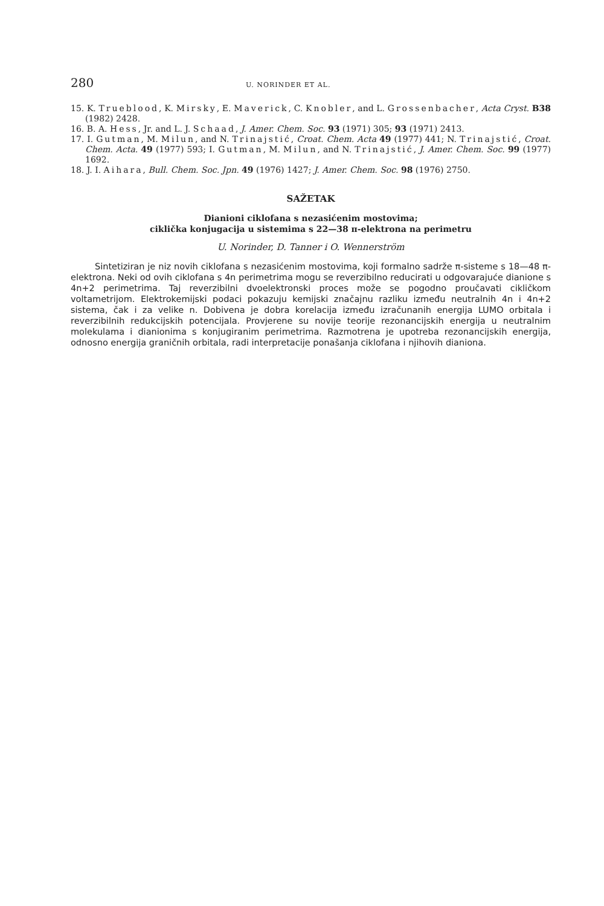280 U. NORINDER ET AL.
15. K. Trueblood, K. Mirsky, E. Maverick, C. Knobler, and L. Grossenbacher, Acta Cryst. B38 (1982) 2428.
16. B. A. Hess, Jr. and L. J. Schaad, J. Amer. Chem. Soc. 93 (1971) 305; 93 (1971) 2413.
17. I. Gutman, M. Milun, and N. Trinajstić, Croat. Chem. Acta 49 (1977) 441; N. Trinajstić, Croat. Chem. Acta. 49 (1977) 593; I. Gutman, M. Milun, and N. Trinajstić, J. Amer. Chem. Soc. 99 (1977) 1692.
18. J. I. Aihara, Bull. Chem. Soc. Jpn. 49 (1976) 1427; J. Amer. Chem. Soc. 98 (1976) 2750.
SAŽETAK
Dianioni ciklofana s nezasićenim mostovima;
ciklička konjugacija u sistemima s 22—38 π-elektrona na perimetru
U. Norinder, D. Tanner i O. Wennerström
Sintetiziran je niz novih ciklofana s nezasićenim mostovima, koji formalno sadrže π-sisteme s 18—48 π-elektrona. Neki od ovih ciklofana s 4n perimetrima mogu se reverzibilno reducirati u odgovarajuće dianione s 4n+2 perimetrima. Taj reverzibilni dvoelektronski proces može se pogodno proučavati cikličkom voltametrijom. Elektrokemijski podaci pokazuju kemijski značajnu razliku između neutralnih 4n i 4n+2 sistema, čak i za velike n. Dobivena je dobra korelacija između izračunanih energija LUMO orbitala i reverzibilnih redukcijskih potencijala. Provjerene su novije teorije rezonancijskih energija u neutralnim molekulama i dianionima s konjugiranim perimetrima. Razmotrena je upotreba rezonancijskih energija, odnosno energija graničnih orbitala, radi interpretacije ponašanja ciklofana i njihovih dianiona.